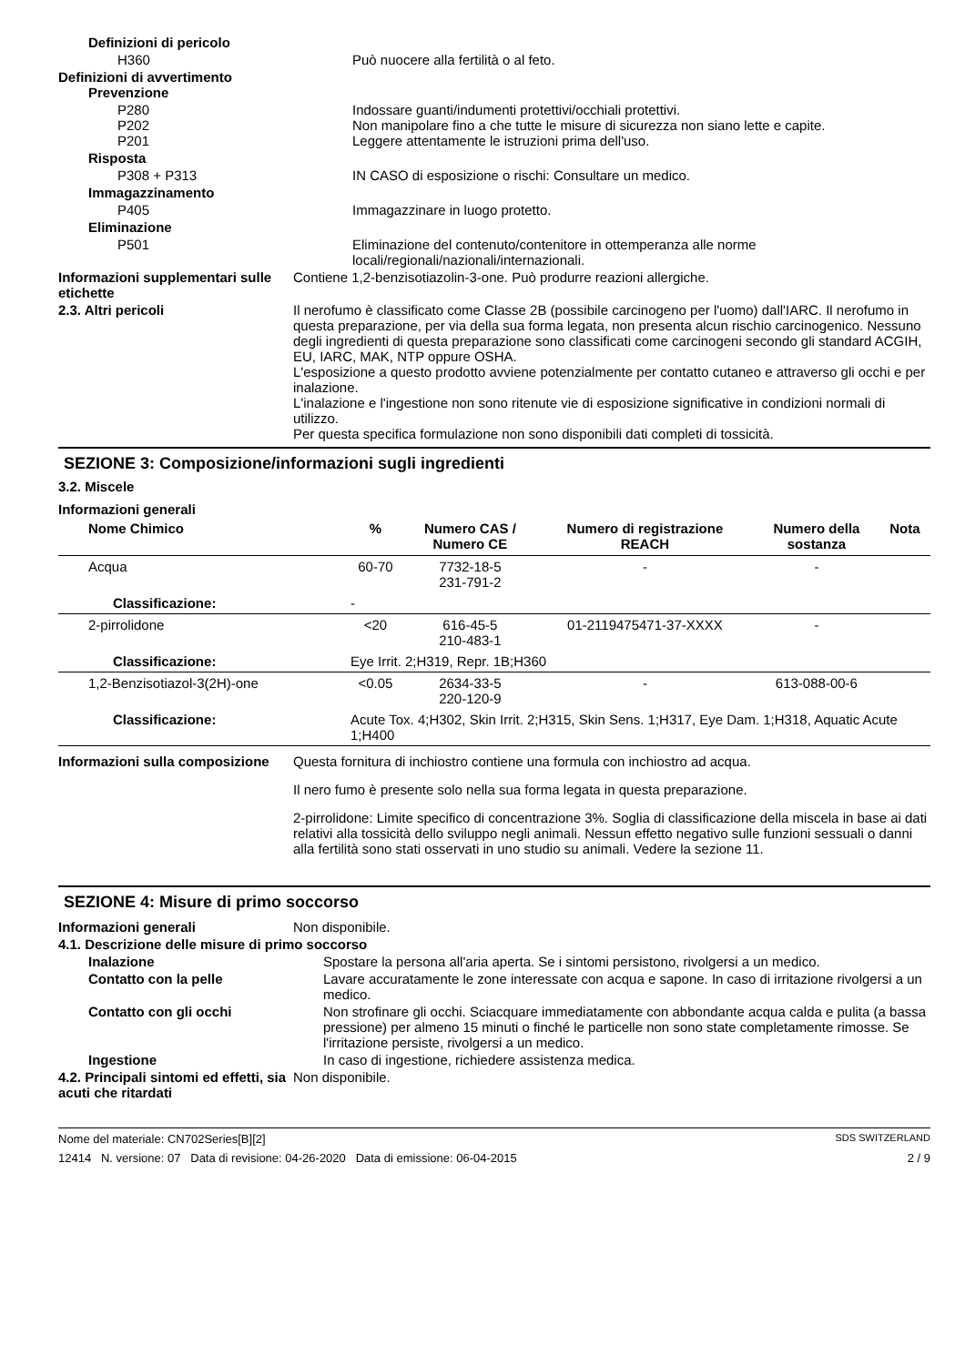Definizioni di pericolo
H360 Può nuocere alla fertilità o al feto.
Definizioni di avvertimento
Prevenzione
P280
P202
P201
Indossare guanti/indumenti protettivi/occhiali protettivi.
Non manipolare fino a che tutte le misure di sicurezza non siano lette e capite.
Leggere attentamente le istruzioni prima dell'uso.
Risposta
P308 + P313 IN CASO di esposizione o rischi: Consultare un medico.
Immagazzinamento
P405 Immagazzinare in luogo protetto.
Eliminazione
P501 Eliminazione del contenuto/contenitore in ottemperanza alle norme locali/regionali/nazionali/internazionali.
Informazioni supplementari sulle etichette
Contiene 1,2-benzisotiazolin-3-one. Può produrre reazioni allergiche.
2.3. Altri pericoli Il nerofumo è classificato come Classe 2B (possibile carcinogeno per l'uomo) dall'IARC. Il nerofumo in questa preparazione, per via della sua forma legata, non presenta alcun rischio carcinogenico. Nessuno degli ingredienti di questa preparazione sono classificati come carcinogeni secondo gli standard ACGIH, EU, IARC, MAK, NTP oppure OSHA.
L'esposizione a questo prodotto avviene potenzialmente per contatto cutaneo e attraverso gli occhi e per inalazione.
L'inalazione e l'ingestione non sono ritenute vie di esposizione significative in condizioni normali di utilizzo.
Per questa specifica formulazione non sono disponibili dati completi di tossicità.
SEZIONE 3: Composizione/informazioni sugli ingredienti
3.2. Miscele
Informazioni generali
| Nome Chimico | % | Numero CAS / Numero CE | Numero di registrazione REACH | Numero della sostanza | Nota |
| --- | --- | --- | --- | --- | --- |
| Acqua | 60-70 | 7732-18-5 231-791-2 | - | - | |
| Classificazione: | - | | | | |
| 2-pirrolidone | <20 | 616-45-5 210-483-1 | 01-2119475471-37-XXXX | - | |
| Classificazione: | Eye Irrit. 2;H319, Repr. 1B;H360 | | | | |
| 1,2-Benzisotiazol-3(2H)-one | <0.05 | 2634-33-5 220-120-9 | - | 613-088-00-6 | |
| Classificazione: | Acute Tox. 4;H302, Skin Irrit. 2;H315, Skin Sens. 1;H317, Eye Dam. 1;H318, Aquatic Acute 1;H400 | | | | |
Informazioni sulla composizione
Questa fornitura di inchiostro contiene una formula con inchiostro ad acqua.
Il nero fumo è presente solo nella sua forma legata in questa preparazione.
2-pirrolidone: Limite specifico di concentrazione 3%. Soglia di classificazione della miscela in base ai dati relativi alla tossicità dello sviluppo negli animali. Nessun effetto negativo sulle funzioni sessuali o danni alla fertilità sono stati osservati in uno studio su animali. Vedere la sezione 11.
SEZIONE 4: Misure di primo soccorso
Informazioni generali Non disponibile.
4.1. Descrizione delle misure di primo soccorso
Inalazione Spostare la persona all'aria aperta. Se i sintomi persistono, rivolgersi a un medico.
Contatto con la pelle Lavare accuratamente le zone interessate con acqua e sapone. In caso di irritazione rivolgersi a un medico.
Contatto con gli occhi Non strofinare gli occhi. Sciacquare immediatamente con abbondante acqua calda e pulita (a bassa pressione) per almeno 15 minuti o finché le particelle non sono state completamente rimosse. Se l'irritazione persiste, rivolgersi a un medico.
Ingestione In caso di ingestione, richiedere assistenza medica.
4.2. Principali sintomi ed effetti, sia acuti che ritardati
Non disponibile.
Nome del materiale: CN702Series[B][2] SDS SWITZERLAND
12414 N. versione: 07 Data di revisione: 04-26-2020 Data di emissione: 06-04-2015 2 / 9